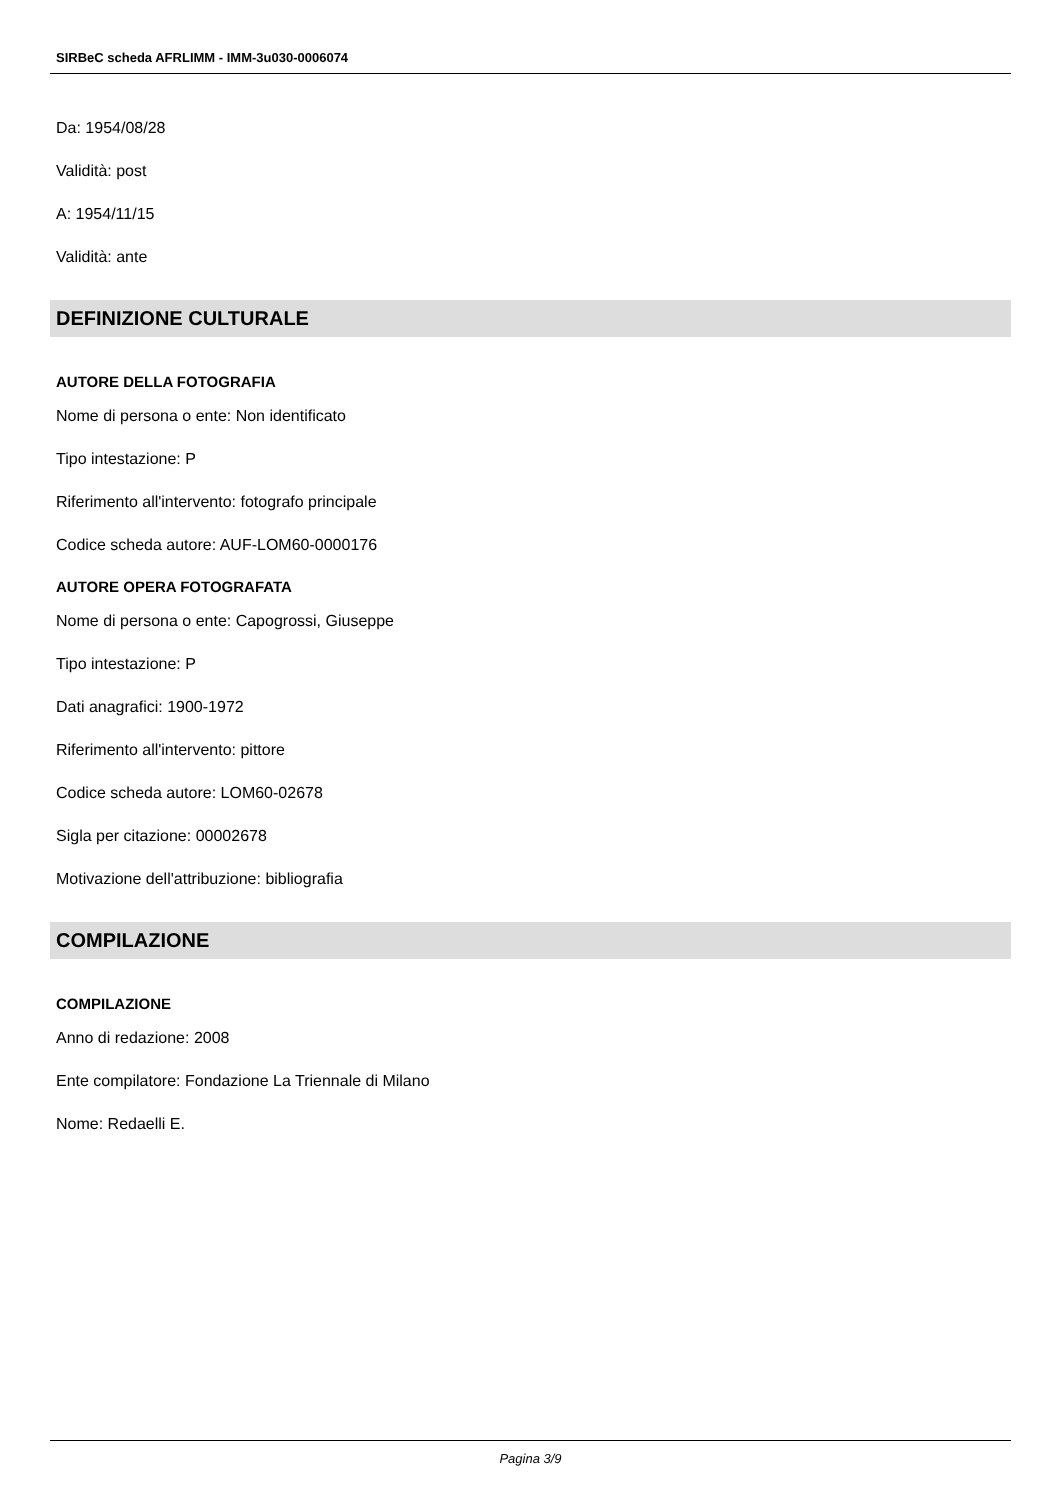SIRBeC scheda AFRLIMM - IMM-3u030-0006074
Da: 1954/08/28
Validità: post
A: 1954/11/15
Validità: ante
DEFINIZIONE CULTURALE
AUTORE DELLA FOTOGRAFIA
Nome di persona o ente: Non identificato
Tipo intestazione: P
Riferimento all'intervento: fotografo principale
Codice scheda autore: AUF-LOM60-0000176
AUTORE OPERA FOTOGRAFATA
Nome di persona o ente: Capogrossi, Giuseppe
Tipo intestazione: P
Dati anagrafici: 1900-1972
Riferimento all'intervento: pittore
Codice scheda autore: LOM60-02678
Sigla per citazione: 00002678
Motivazione dell'attribuzione: bibliografia
COMPILAZIONE
COMPILAZIONE
Anno di redazione: 2008
Ente compilatore: Fondazione La Triennale di Milano
Nome: Redaelli E.
Pagina 3/9